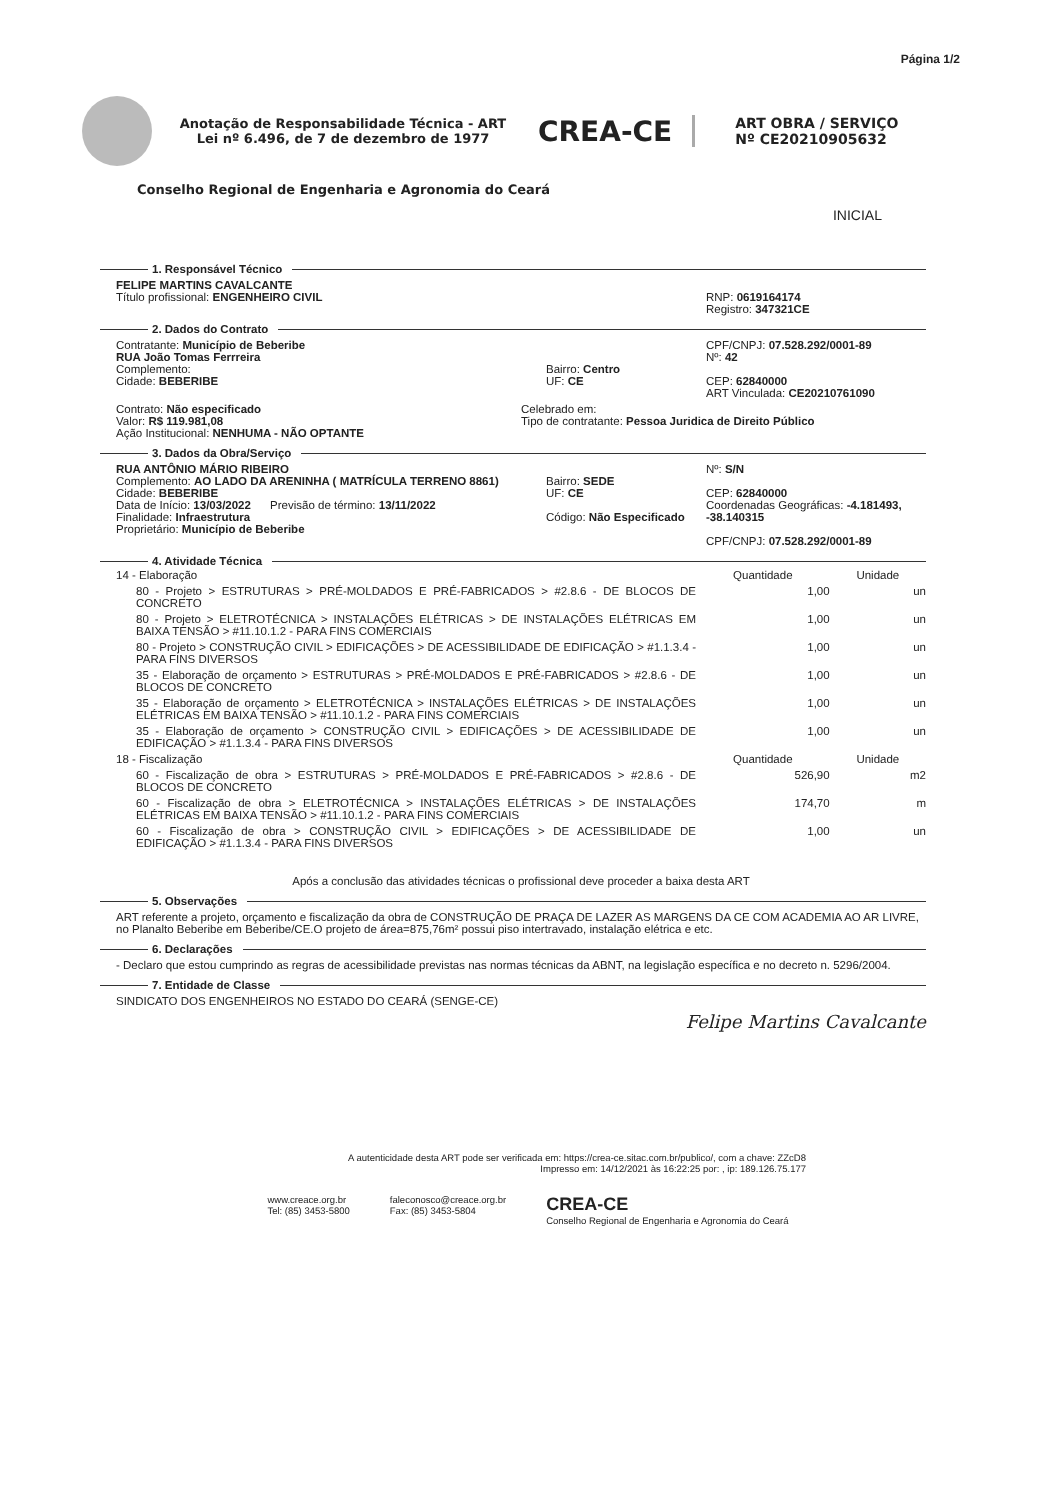Página 1/2
Anotação de Responsabilidade Técnica - ART
Lei nº 6.496, de 7 de dezembro de 1977
CREA-CE
ART OBRA / SERVIÇO
Nº CE20210905632
Conselho Regional de Engenharia e Agronomia do Ceará
INICIAL
1. Responsável Técnico
FELIPE MARTINS CAVALCANTE
Título profissional: ENGENHEIRO CIVIL
RNP: 0619164174
Registro: 347321CE
2. Dados do Contrato
Contratante: Município de Beberibe
RUA João Tomas Ferrreira
Complemento:
Cidade: BEBERIBE
Bairro: Centro
UF: CE
CPF/CNPJ: 07.528.292/0001-89
Nº: 42
CEP: 62840000
ART Vinculada: CE20210761090
Contrato: Não especificado
Valor: R$ 119.981,08
Ação Institucional: NENHUMA - NÃO OPTANTE
Celebrado em:
Tipo de contratante: Pessoa Juridica de Direito Público
3. Dados da Obra/Serviço
RUA ANTÔNIO MÁRIO RIBEIRO
Complemento: AO LADO DA ARENINHA ( MATRÍCULA TERRENO 8861)
Cidade: BEBERIBE
Data de Início: 13/03/2022 Previsão de término: 13/11/2022
Finalidade: Infraestrutura
Proprietário: Município de Beberibe
Bairro: SEDE
UF: CE
Código: Não Especificado
Nº: S/N
CEP: 62840000
Coordenadas Geográficas: -4.181493, -38.140315
CPF/CNPJ: 07.528.292/0001-89
4. Atividade Técnica
| 14 - Elaboração | Quantidade | Unidade |
| --- | --- | --- |
| 80 - Projeto > ESTRUTURAS > PRÉ-MOLDADOS E PRÉ-FABRICADOS > #2.8.6 - DE BLOCOS DE CONCRETO | 1,00 | un |
| 80 - Projeto > ELETROTÉCNICA > INSTALAÇÕES ELÉTRICAS > DE INSTALAÇÕES ELÉTRICAS EM BAIXA TENSÃO > #11.10.1.2 - PARA FINS COMERCIAIS | 1,00 | un |
| 80 - Projeto > CONSTRUÇÃO CIVIL > EDIFICAÇÕES > DE ACESSIBILIDADE DE EDIFICAÇÃO > #1.1.3.4 - PARA FINS DIVERSOS | 1,00 | un |
| 35 - Elaboração de orçamento > ESTRUTURAS > PRÉ-MOLDADOS E PRÉ-FABRICADOS > #2.8.6 - DE BLOCOS DE CONCRETO | 1,00 | un |
| 35 - Elaboração de orçamento > ELETROTÉCNICA > INSTALAÇÕES ELÉTRICAS > DE INSTALAÇÕES ELÉTRICAS EM BAIXA TENSÃO > #11.10.1.2 - PARA FINS COMERCIAIS | 1,00 | un |
| 35 - Elaboração de orçamento > CONSTRUÇÃO CIVIL > EDIFICAÇÕES > DE ACESSIBILIDADE DE EDIFICAÇÃO > #1.1.3.4 - PARA FINS DIVERSOS | 1,00 | un |
| 18 - Fiscalização | Quantidade | Unidade |
| 60 - Fiscalização de obra > ESTRUTURAS > PRÉ-MOLDADOS E PRÉ-FABRICADOS > #2.8.6 - DE BLOCOS DE CONCRETO | 526,90 | m2 |
| 60 - Fiscalização de obra > ELETROTÉCNICA > INSTALAÇÕES ELÉTRICAS > DE INSTALAÇÕES ELÉTRICAS EM BAIXA TENSÃO > #11.10.1.2 - PARA FINS COMERCIAIS | 174,70 | m |
| 60 - Fiscalização de obra > CONSTRUÇÃO CIVIL > EDIFICAÇÕES > DE ACESSIBILIDADE DE EDIFICAÇÃO > #1.1.3.4 - PARA FINS DIVERSOS | 1,00 | un |
Após a conclusão das atividades técnicas o profissional deve proceder a baixa desta ART
5. Observações
ART referente a projeto, orçamento e fiscalização da obra de CONSTRUÇÃO DE PRAÇA DE LAZER AS MARGENS DA CE COM ACADEMIA AO AR LIVRE, no Planalto Beberibe em Beberibe/CE.O projeto de área=875,76m² possui piso intertravado, instalação elétrica e etc.
6. Declarações
- Declaro que estou cumprindo as regras de acessibilidade previstas nas normas técnicas da ABNT, na legislação específica e no decreto n. 5296/2004.
7. Entidade de Classe
SINDICATO DOS ENGENHEIROS NO ESTADO DO CEARÁ (SENGE-CE)
Felipe Martins Cavalcante
A autenticidade desta ART pode ser verificada em: https://crea-ce.sitac.com.br/publico/, com a chave: ZZcD8
Impresso em: 14/12/2021 às 16:22:25 por: , ip: 189.126.75.177
www.creace.org.br
Tel: (85) 3453-5800
faleconosco@creace.org.br
Fax: (85) 3453-5804
CREA-CE
Conselho Regional de Engenharia e Agronomia do Ceará